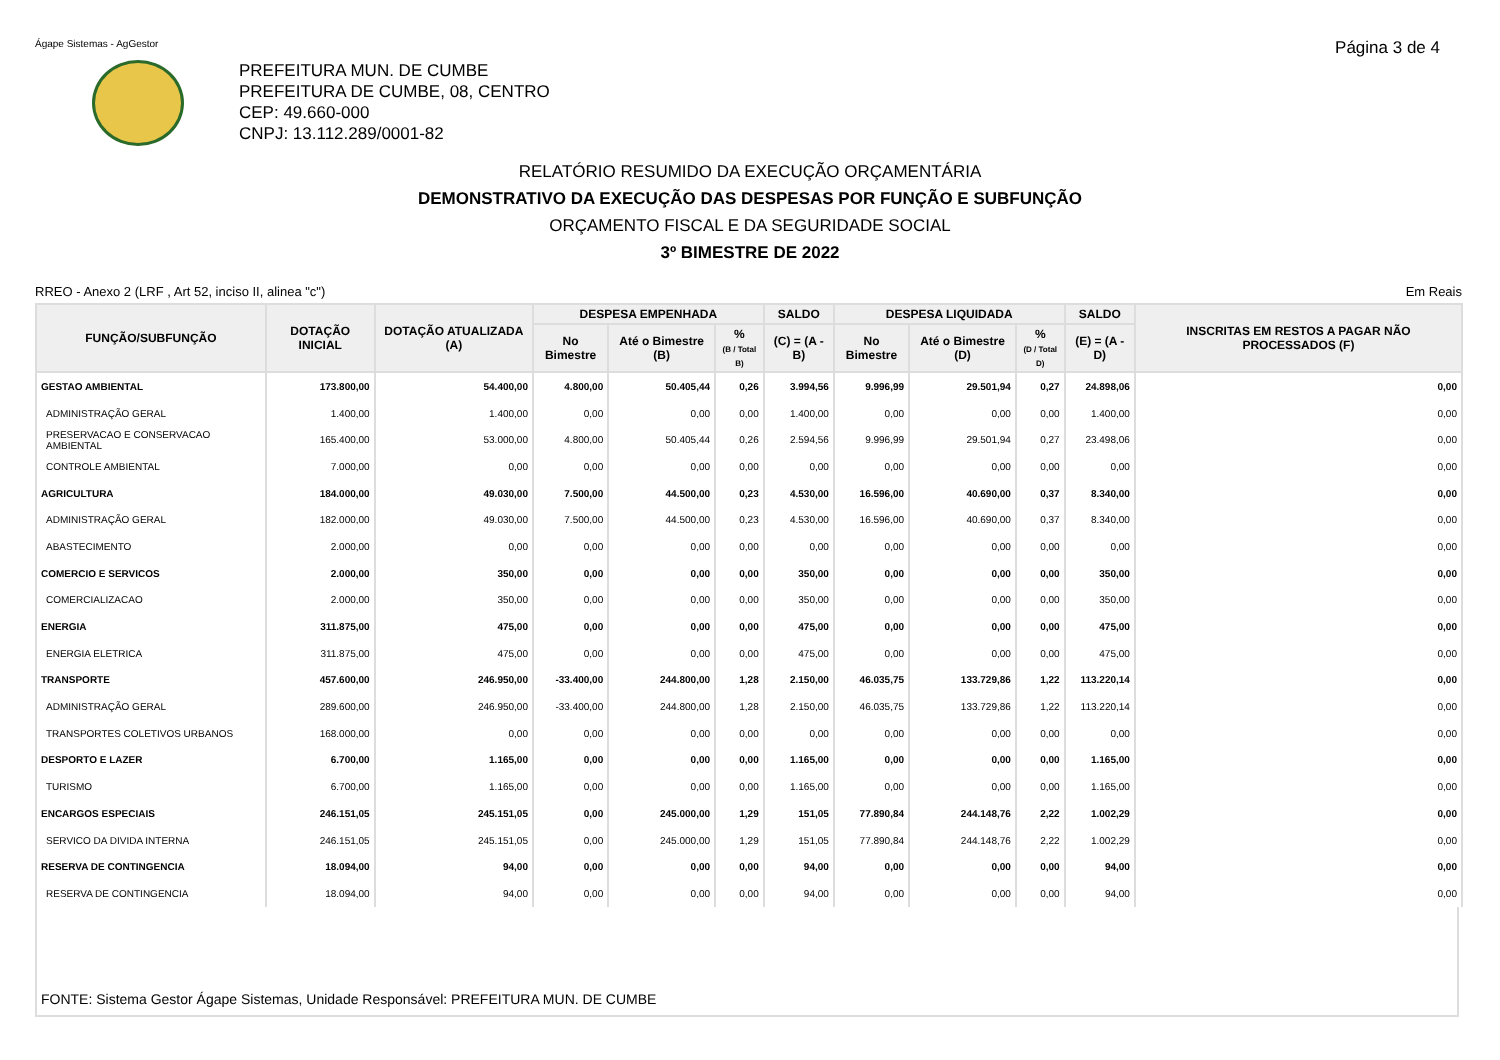Ágape Sistemas - AgGestor Página 3 de 4
PREFEITURA MUN. DE CUMBE
PREFEITURA DE CUMBE, 08, CENTRO
CEP: 49.660-000
CNPJ: 13.112.289/0001-82
RELATÓRIO RESUMIDO DA EXECUÇÃO ORÇAMENTÁRIA
DEMONSTRATIVO DA EXECUÇÃO DAS DESPESAS POR FUNÇÃO E SUBFUNÇÃO
ORÇAMENTO FISCAL E DA SEGURIDADE SOCIAL
3º BIMESTRE DE 2022
RREO - Anexo 2 (LRF , Art 52, inciso II, alinea "c") Em Reais
| FUNÇÃO/SUBFUNÇÃO | DOTAÇÃO INICIAL | DOTAÇÃO ATUALIZADA (A) | DESPESA EMPENHADA | | | SALDO | DESPESA LIQUIDADA | | | SALDO | INSCRITAS EM RESTOS A PAGAR NÃO PROCESSADOS (F) |
| --- | --- | --- | --- | --- | --- | --- | --- | --- | --- | --- | --- |
| | | | No Bimestre | Até o Bimestre (B) | % (B / Total B) | (C) = (A - B) | No Bimestre | Até o Bimestre (D) | % (D / Total D) | (E) = (A - D) | |
| GESTAO AMBIENTAL | 173.800,00 | 54.400,00 | 4.800,00 | 50.405,44 | 0,26 | 3.994,56 | 9.996,99 | 29.501,94 | 0,27 | 24.898,06 | 0,00 |
| ADMINISTRAÇÃO GERAL | 1.400,00 | 1.400,00 | 0,00 | 0,00 | 0,00 | 1.400,00 | 0,00 | 0,00 | 0,00 | 1.400,00 | 0,00 |
| PRESERVACAO E CONSERVACAO AMBIENTAL | 165.400,00 | 53.000,00 | 4.800,00 | 50.405,44 | 0,26 | 2.594,56 | 9.996,99 | 29.501,94 | 0,27 | 23.498,06 | 0,00 |
| CONTROLE AMBIENTAL | 7.000,00 | 0,00 | 0,00 | 0,00 | 0,00 | 0,00 | 0,00 | 0,00 | 0,00 | 0,00 | 0,00 |
| AGRICULTURA | 184.000,00 | 49.030,00 | 7.500,00 | 44.500,00 | 0,23 | 4.530,00 | 16.596,00 | 40.690,00 | 0,37 | 8.340,00 | 0,00 |
| ADMINISTRAÇÃO GERAL | 182.000,00 | 49.030,00 | 7.500,00 | 44.500,00 | 0,23 | 4.530,00 | 16.596,00 | 40.690,00 | 0,37 | 8.340,00 | 0,00 |
| ABASTECIMENTO | 2.000,00 | 0,00 | 0,00 | 0,00 | 0,00 | 0,00 | 0,00 | 0,00 | 0,00 | 0,00 | 0,00 |
| COMERCIO E SERVICOS | 2.000,00 | 350,00 | 0,00 | 0,00 | 0,00 | 350,00 | 0,00 | 0,00 | 0,00 | 350,00 | 0,00 |
| COMERCIALIZACAO | 2.000,00 | 350,00 | 0,00 | 0,00 | 0,00 | 350,00 | 0,00 | 0,00 | 0,00 | 350,00 | 0,00 |
| ENERGIA | 311.875,00 | 475,00 | 0,00 | 0,00 | 0,00 | 475,00 | 0,00 | 0,00 | 0,00 | 475,00 | 0,00 |
| ENERGIA ELETRICA | 311.875,00 | 475,00 | 0,00 | 0,00 | 0,00 | 475,00 | 0,00 | 0,00 | 0,00 | 475,00 | 0,00 |
| TRANSPORTE | 457.600,00 | 246.950,00 | -33.400,00 | 244.800,00 | 1,28 | 2.150,00 | 46.035,75 | 133.729,86 | 1,22 | 113.220,14 | 0,00 |
| ADMINISTRAÇÃO GERAL | 289.600,00 | 246.950,00 | -33.400,00 | 244.800,00 | 1,28 | 2.150,00 | 46.035,75 | 133.729,86 | 1,22 | 113.220,14 | 0,00 |
| TRANSPORTES COLETIVOS URBANOS | 168.000,00 | 0,00 | 0,00 | 0,00 | 0,00 | 0,00 | 0,00 | 0,00 | 0,00 | 0,00 | 0,00 |
| DESPORTO E LAZER | 6.700,00 | 1.165,00 | 0,00 | 0,00 | 0,00 | 1.165,00 | 0,00 | 0,00 | 0,00 | 1.165,00 | 0,00 |
| TURISMO | 6.700,00 | 1.165,00 | 0,00 | 0,00 | 0,00 | 1.165,00 | 0,00 | 0,00 | 0,00 | 1.165,00 | 0,00 |
| ENCARGOS ESPECIAIS | 246.151,05 | 245.151,05 | 0,00 | 245.000,00 | 1,29 | 151,05 | 77.890,84 | 244.148,76 | 2,22 | 1.002,29 | 0,00 |
| SERVICO DA DIVIDA INTERNA | 246.151,05 | 245.151,05 | 0,00 | 245.000,00 | 1,29 | 151,05 | 77.890,84 | 244.148,76 | 2,22 | 1.002,29 | 0,00 |
| RESERVA DE CONTINGENCIA | 18.094,00 | 94,00 | 0,00 | 0,00 | 0,00 | 94,00 | 0,00 | 0,00 | 0,00 | 94,00 | 0,00 |
| RESERVA DE CONTINGENCIA | 18.094,00 | 94,00 | 0,00 | 0,00 | 0,00 | 94,00 | 0,00 | 0,00 | 0,00 | 94,00 | 0,00 |
FONTE: Sistema Gestor Ágape Sistemas, Unidade Responsável: PREFEITURA MUN. DE CUMBE